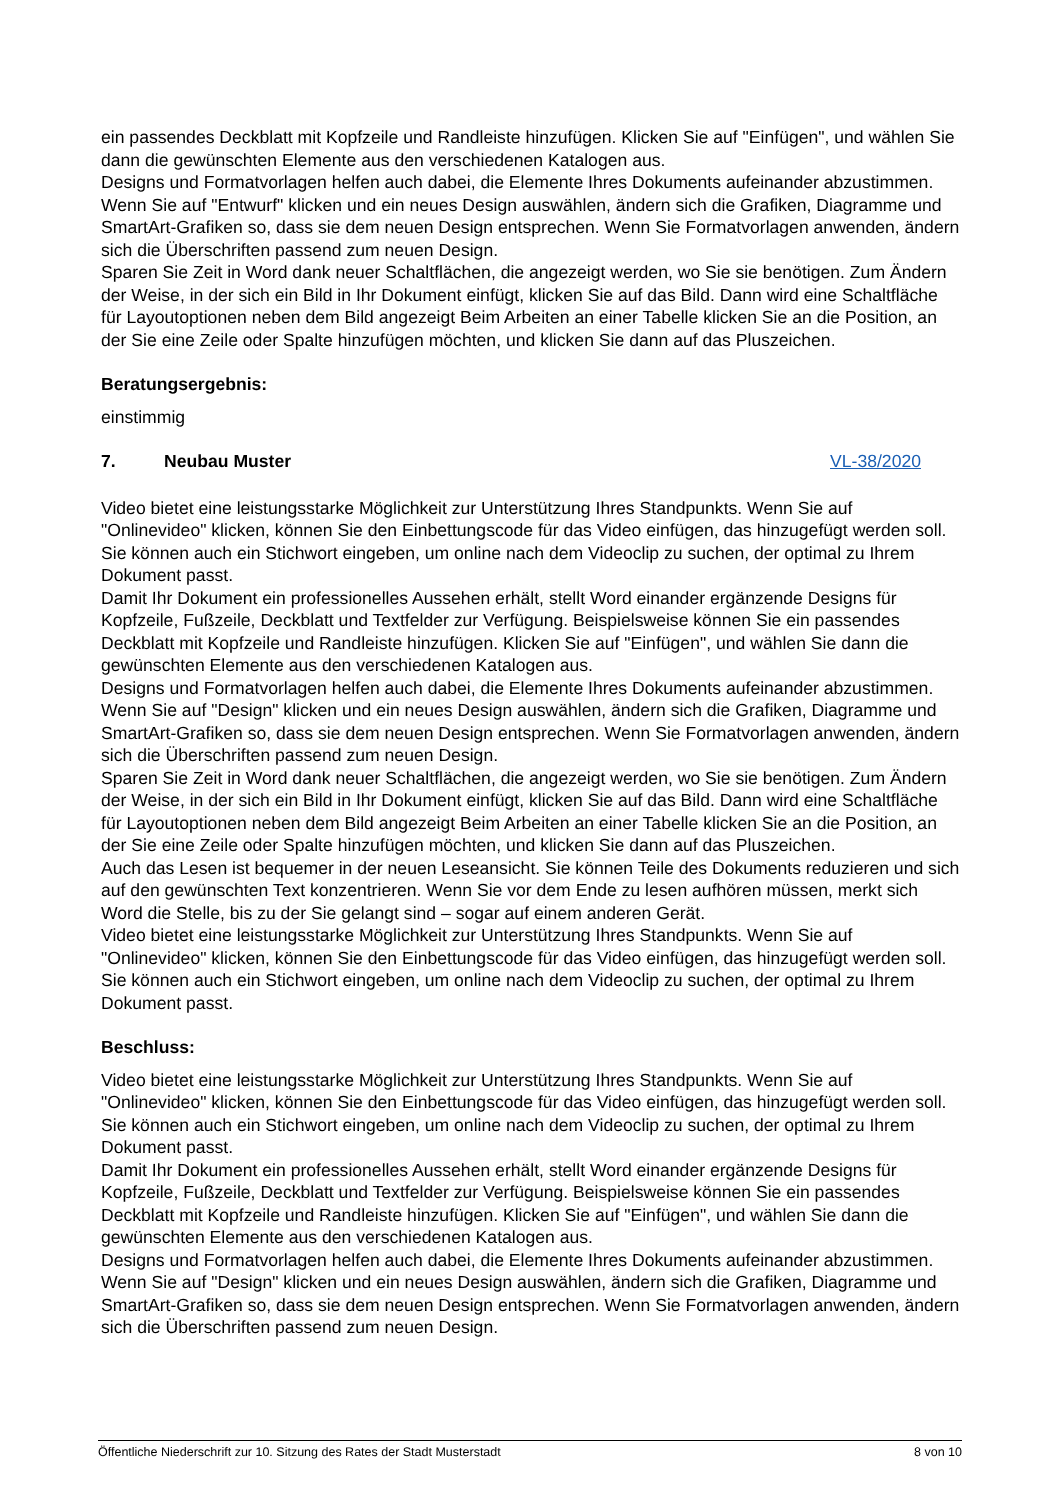ein passendes Deckblatt mit Kopfzeile und Randleiste hinzufügen. Klicken Sie auf "Einfügen", und wählen Sie dann die gewünschten Elemente aus den verschiedenen Katalogen aus.
Designs und Formatvorlagen helfen auch dabei, die Elemente Ihres Dokuments aufeinander abzustimmen. Wenn Sie auf "Entwurf" klicken und ein neues Design auswählen, ändern sich die Grafiken, Diagramme und SmartArt-Grafiken so, dass sie dem neuen Design entsprechen. Wenn Sie Formatvorlagen anwenden, ändern sich die Überschriften passend zum neuen Design.
Sparen Sie Zeit in Word dank neuer Schaltflächen, die angezeigt werden, wo Sie sie benötigen. Zum Ändern der Weise, in der sich ein Bild in Ihr Dokument einfügt, klicken Sie auf das Bild. Dann wird eine Schaltfläche für Layoutoptionen neben dem Bild angezeigt Beim Arbeiten an einer Tabelle klicken Sie an die Position, an der Sie eine Zeile oder Spalte hinzufügen möchten, und klicken Sie dann auf das Pluszeichen.
Beratungsergebnis:
einstimmig
7. Neubau Muster VL-38/2020
Video bietet eine leistungsstarke Möglichkeit zur Unterstützung Ihres Standpunkts. Wenn Sie auf "Onlinevideo" klicken, können Sie den Einbettungscode für das Video einfügen, das hinzugefügt werden soll. Sie können auch ein Stichwort eingeben, um online nach dem Videoclip zu suchen, der optimal zu Ihrem Dokument passt.
Damit Ihr Dokument ein professionelles Aussehen erhält, stellt Word einander ergänzende Designs für Kopfzeile, Fußzeile, Deckblatt und Textfelder zur Verfügung. Beispielsweise können Sie ein passendes Deckblatt mit Kopfzeile und Randleiste hinzufügen. Klicken Sie auf "Einfügen", und wählen Sie dann die gewünschten Elemente aus den verschiedenen Katalogen aus.
Designs und Formatvorlagen helfen auch dabei, die Elemente Ihres Dokuments aufeinander abzustimmen. Wenn Sie auf "Design" klicken und ein neues Design auswählen, ändern sich die Grafiken, Diagramme und SmartArt-Grafiken so, dass sie dem neuen Design entsprechen. Wenn Sie Formatvorlagen anwenden, ändern sich die Überschriften passend zum neuen Design.
Sparen Sie Zeit in Word dank neuer Schaltflächen, die angezeigt werden, wo Sie sie benötigen. Zum Ändern der Weise, in der sich ein Bild in Ihr Dokument einfügt, klicken Sie auf das Bild. Dann wird eine Schaltfläche für Layoutoptionen neben dem Bild angezeigt Beim Arbeiten an einer Tabelle klicken Sie an die Position, an der Sie eine Zeile oder Spalte hinzufügen möchten, und klicken Sie dann auf das Pluszeichen.
Auch das Lesen ist bequemer in der neuen Leseansicht. Sie können Teile des Dokuments reduzieren und sich auf den gewünschten Text konzentrieren. Wenn Sie vor dem Ende zu lesen aufhören müssen, merkt sich Word die Stelle, bis zu der Sie gelangt sind – sogar auf einem anderen Gerät.
Video bietet eine leistungsstarke Möglichkeit zur Unterstützung Ihres Standpunkts. Wenn Sie auf "Onlinevideo" klicken, können Sie den Einbettungscode für das Video einfügen, das hinzugefügt werden soll. Sie können auch ein Stichwort eingeben, um online nach dem Videoclip zu suchen, der optimal zu Ihrem Dokument passt.
Beschluss:
Video bietet eine leistungsstarke Möglichkeit zur Unterstützung Ihres Standpunkts. Wenn Sie auf "Onlinevideo" klicken, können Sie den Einbettungscode für das Video einfügen, das hinzugefügt werden soll. Sie können auch ein Stichwort eingeben, um online nach dem Videoclip zu suchen, der optimal zu Ihrem Dokument passt.
Damit Ihr Dokument ein professionelles Aussehen erhält, stellt Word einander ergänzende Designs für Kopfzeile, Fußzeile, Deckblatt und Textfelder zur Verfügung. Beispielsweise können Sie ein passendes Deckblatt mit Kopfzeile und Randleiste hinzufügen. Klicken Sie auf "Einfügen", und wählen Sie dann die gewünschten Elemente aus den verschiedenen Katalogen aus.
Designs und Formatvorlagen helfen auch dabei, die Elemente Ihres Dokuments aufeinander abzustimmen. Wenn Sie auf "Design" klicken und ein neues Design auswählen, ändern sich die Grafiken, Diagramme und SmartArt-Grafiken so, dass sie dem neuen Design entsprechen. Wenn Sie Formatvorlagen anwenden, ändern sich die Überschriften passend zum neuen Design.
Öffentliche Niederschrift zur 10. Sitzung des Rates der Stadt Musterstadt 8 von 10